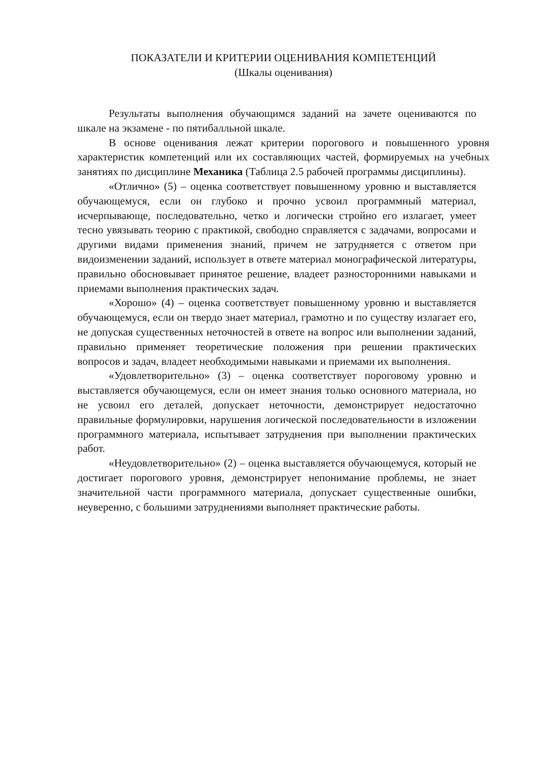ПОКАЗАТЕЛИ И КРИТЕРИИ ОЦЕНИВАНИЯ КОМПЕТЕНЦИЙ
(Шкалы оценивания)
Результаты выполнения обучающимся заданий на зачете оцениваются по шкале на экзамене - по пятибалльной шкале.
В основе оценивания лежат критерии порогового и повышенного уровня характеристик компетенций или их составляющих частей, формируемых на учебных занятиях по дисциплине Механика (Таблица 2.5 рабочей программы дисциплины).
«Отлично» (5) – оценка соответствует повышенному уровню и выставляется обучающемуся, если он глубоко и прочно усвоил программный материал, исчерпывающе, последовательно, четко и логически стройно его излагает, умеет тесно увязывать теорию с практикой, свободно справляется с задачами, вопросами и другими видами применения знаний, причем не затрудняется с ответом при видоизменении заданий, использует в ответе материал монографической литературы, правильно обосновывает принятое решение, владеет разносторонними навыками и приемами выполнения практических задач.
«Хорошо» (4) – оценка соответствует повышенному уровню и выставляется обучающемуся, если он твердо знает материал, грамотно и по существу излагает его, не допуская существенных неточностей в ответе на вопрос или выполнении заданий, правильно применяет теоретические положения при решении практических вопросов и задач, владеет необходимыми навыками и приемами их выполнения.
«Удовлетворительно» (3) – оценка соответствует пороговому уровню и выставляется обучающемуся, если он имеет знания только основного материала, но не усвоил его деталей, допускает неточности, демонстрирует недостаточно правильные формулировки, нарушения логической последовательности в изложении программного материала, испытывает затруднения при выполнении практических работ.
«Неудовлетворительно» (2) – оценка выставляется обучающемуся, который не достигает порогового уровня, демонстрирует непонимание проблемы, не знает значительной части программного материала, допускает существенные ошибки, неуверенно, с большими затруднениями выполняет практические работы.